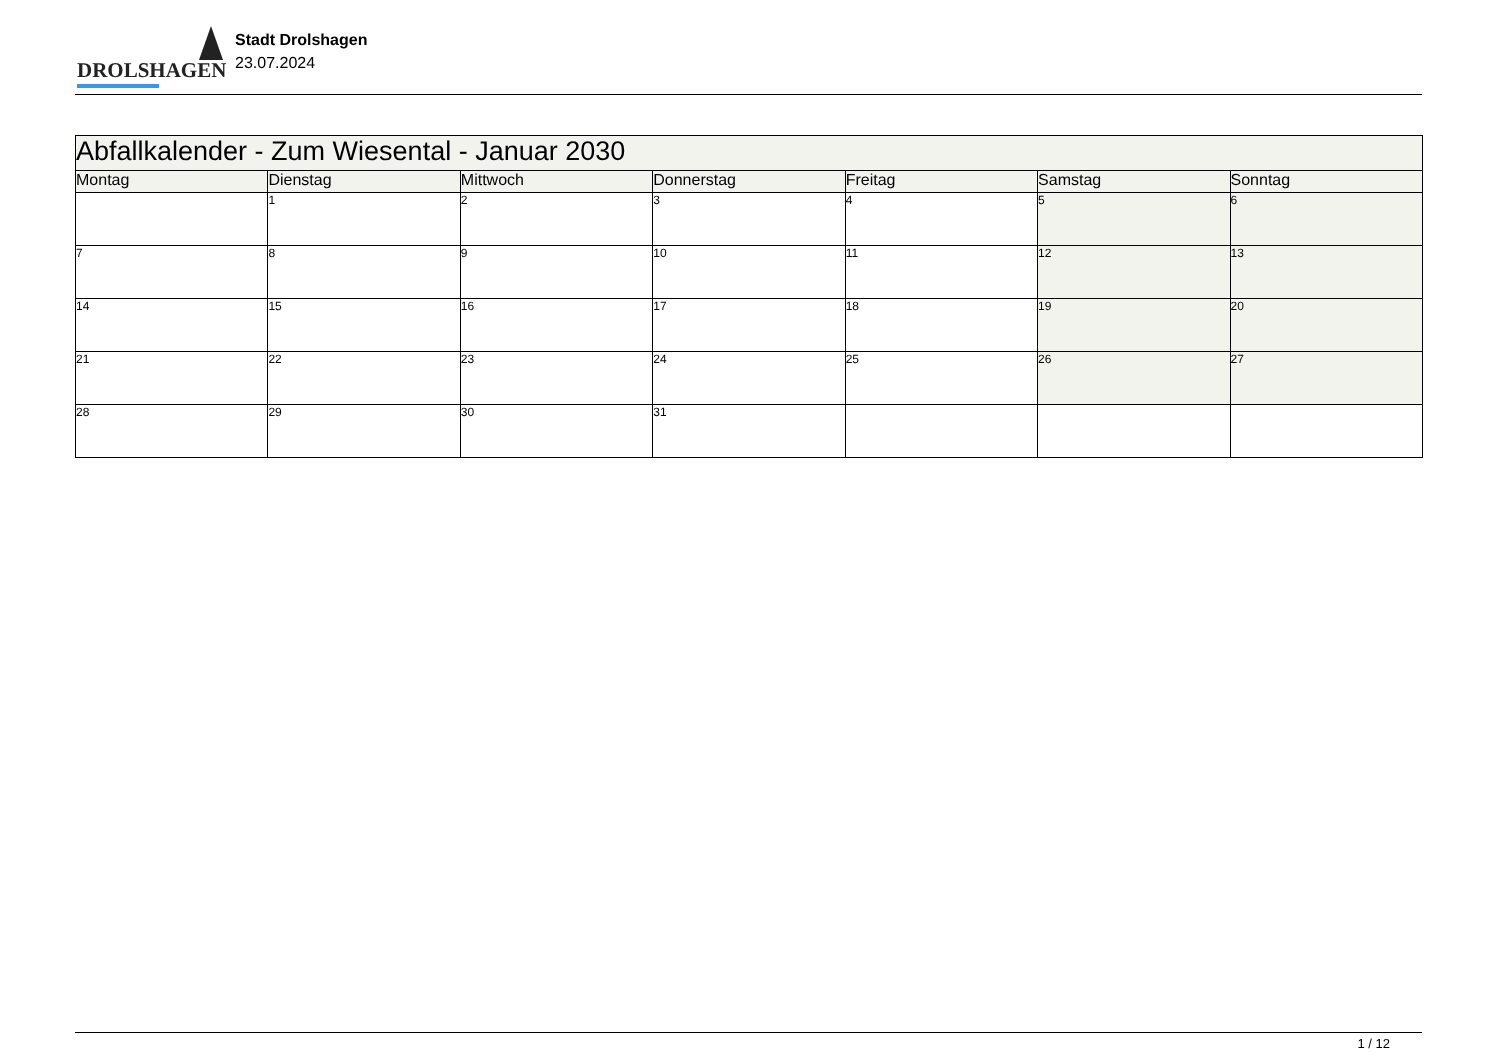DROLSHAGEN
Stadt Drolshagen
23.07.2024
| Abfallkalender - Zum Wiesental - Januar 2030 | | | | | | |
| --- | --- | --- | --- | --- | --- | --- |
| Montag | Dienstag | Mittwoch | Donnerstag | Freitag | Samstag | Sonntag |
| | 1 | 2 | 3 | 4 | 5 | 6 |
| 7 | 8 | 9 | 10 | 11 | 12 | 13 |
| 14 | 15 | 16 | 17 | 18 | 19 | 20 |
| 21 | 22 | 23 | 24 | 25 | 26 | 27 |
| 28 | 29 | 30 | 31 | | | |
1 / 12